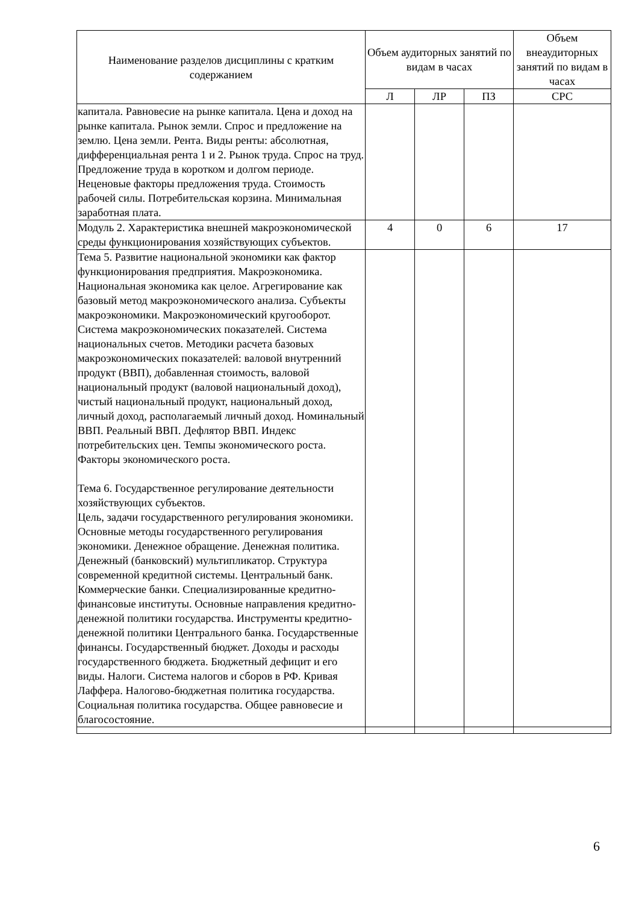| Наименование разделов дисциплины с кратким содержанием | Объем аудиторных занятий по видам в часах | | | Объем внеаудиторных занятий по видам в часах |
| --- | --- | --- | --- | --- |
| | Л | ЛР | ПЗ | СРС |
| капитала. Равновесие на рынке капитала. Цена и доход на рынке капитала. Рынок земли. Спрос и предложение на землю. Цена земли. Рента. Виды ренты: абсолютная, дифференциальная рента 1 и 2. Рынок труда. Спрос на труд. Предложение труда в коротком и долгом периоде. Неценовые факторы предложения труда. Стоимость рабочей силы. Потребительская корзина. Минимальная заработная плата. | | | | |
| Модуль 2. Характеристика внешней макроэкономической среды функционирования хозяйствующих субъектов. | 4 | 0 | 6 | 17 |
| Тема 5. Развитие национальной экономики как фактор функционирования предприятия. Макроэкономика. Национальная экономика как целое. Агрегирование как базовый метод макроэкономического анализа. Субъекты макроэкономики. Макроэкономический кругооборот. Система макроэкономических показателей. Система национальных счетов. Методики расчета базовых макроэкономических показателей: валовой внутренний продукт (ВВП), добавленная стоимость, валовой национальный продукт (валовой национальный доход), чистый национальный продукт, национальный доход, личный доход, располагаемый личный доход. Номинальный ВВП. Реальный ВВП. Дефлятор ВВП. Индекс потребительских цен. Темпы экономического роста. Факторы экономического роста. Тема 6. Государственное регулирование деятельности хозяйствующих субъектов. Цель, задачи государственного регулирования экономики. Основные методы государственного регулирования экономики. Денежное обращение. Денежная политика. Денежный (банковский) мультипликатор. Структура современной кредитной системы. Центральный банк. Коммерческие банки. Специализированные кредитно-финансовые институты. Основные направления кредитно-денежной политики государства. Инструменты кредитно-денежной политики Центрального банка. Государственные финансы. Государственный бюджет. Доходы и расходы государственного бюджета. Бюджетный дефицит и его виды. Налоги. Система налогов и сборов в РФ. Кривая Лаффера. Налогово-бюджетная политика государства. Социальная политика государства. Общее равновесие и благосостояние. | | | | |
6